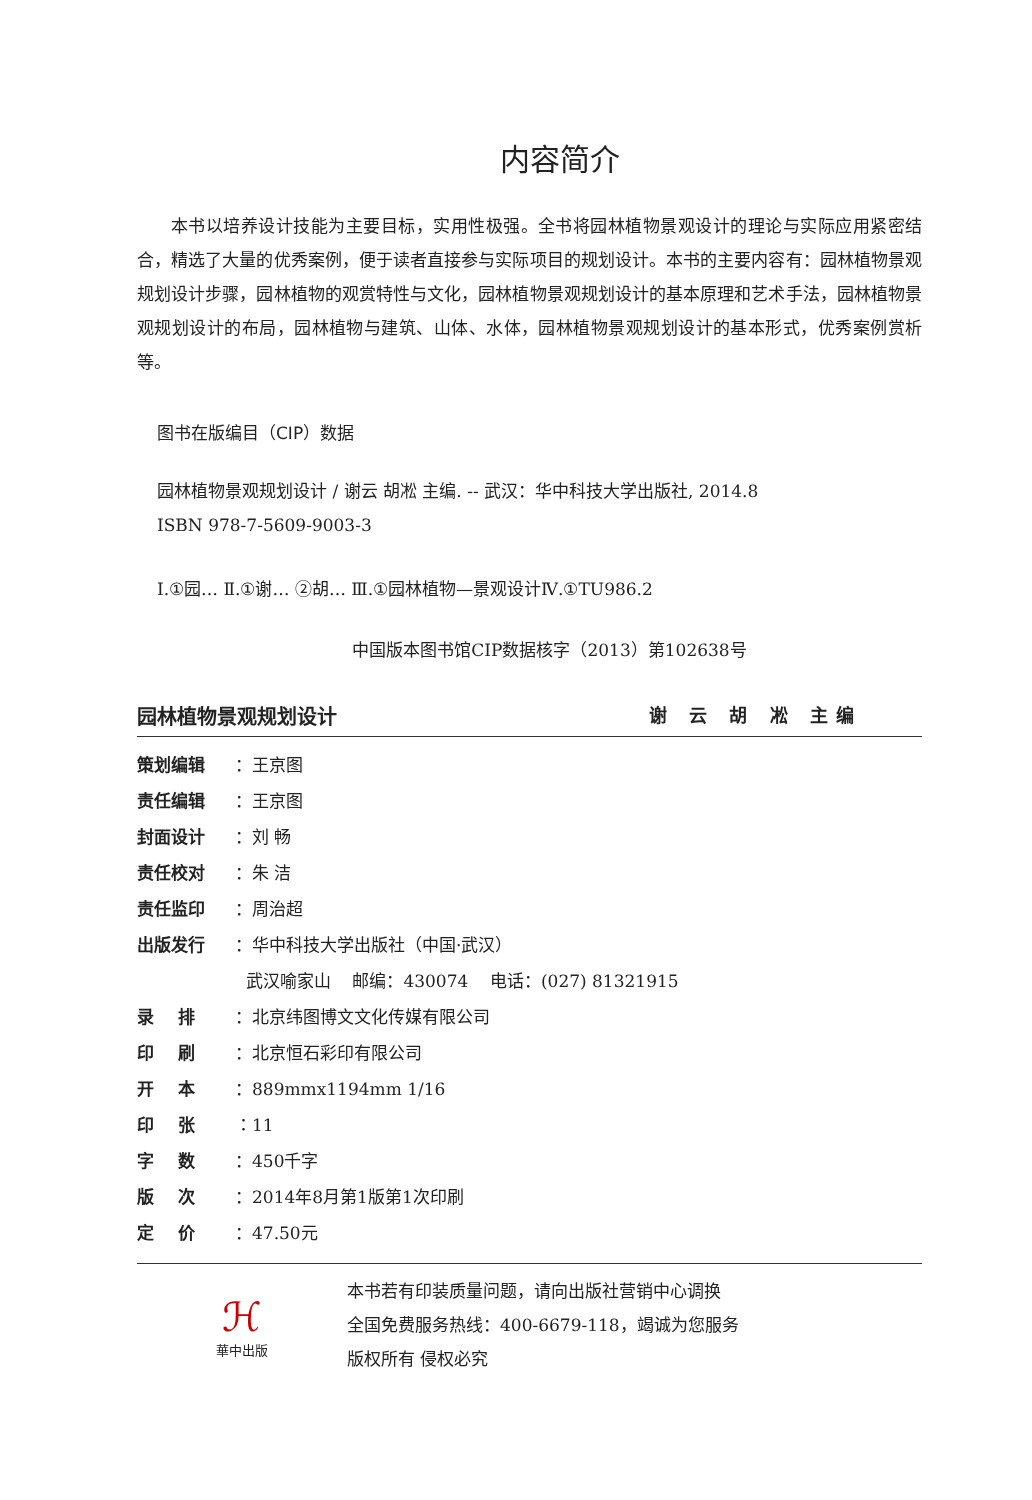内容简介
本书以培养设计技能为主要目标，实用性极强。全书将园林植物景观设计的理论与实际应用紧密结合，精选了大量的优秀案例，便于读者直接参与实际项目的规划设计。本书的主要内容有：园林植物景观规划设计步骤，园林植物的观赏特性与文化，园林植物景观规划设计的基本原理和艺术手法，园林植物景观规划设计的布局，园林植物与建筑、山体、水体，园林植物景观规划设计的基本形式，优秀案例赏析等。
图书在版编目（CIP）数据
园林植物景观规划设计 / 谢云 胡凇 主编. -- 武汉：华中科技大学出版社, 2014.8
ISBN 978-7-5609-9003-3
Ⅰ.①园… Ⅱ.①谢… ②胡… Ⅲ.①园林植物—景观设计Ⅳ.①TU986.2
中国版本图书馆CIP数据核字（2013）第102638号
园林植物景观规划设计 谢 云 胡 凇 主编
| 策划编辑 | ：王京图 |
| 责任编辑 | ：王京图 |
| 封面设计 | ：刘 畅 |
| 责任校对 | ：朱 洁 |
| 责任监印 | ：周治超 |
| 出版发行 | ：华中科技大学出版社（中国·武汉） |
| | 武汉喻家山 邮编：430074 电话：(027) 81321915 |
| 录 排 | ：北京纬图博文文化传媒有限公司 |
| 印 刷 | ：北京恒石彩印有限公司 |
| 开 本 | ：889mmx1194mm 1/16 |
| 印 张 | ：11 |
| 字 数 | ：450千字 |
| 版 次 | ：2014年8月第1版第1次印刷 |
| 定 价 | ：47.50元 |
ℋ
華中出版
本书若有印装质量问题，请向出版社营销中心调换
全国免费服务热线：400-6679-118，竭诚为您服务
版权所有 侵权必究